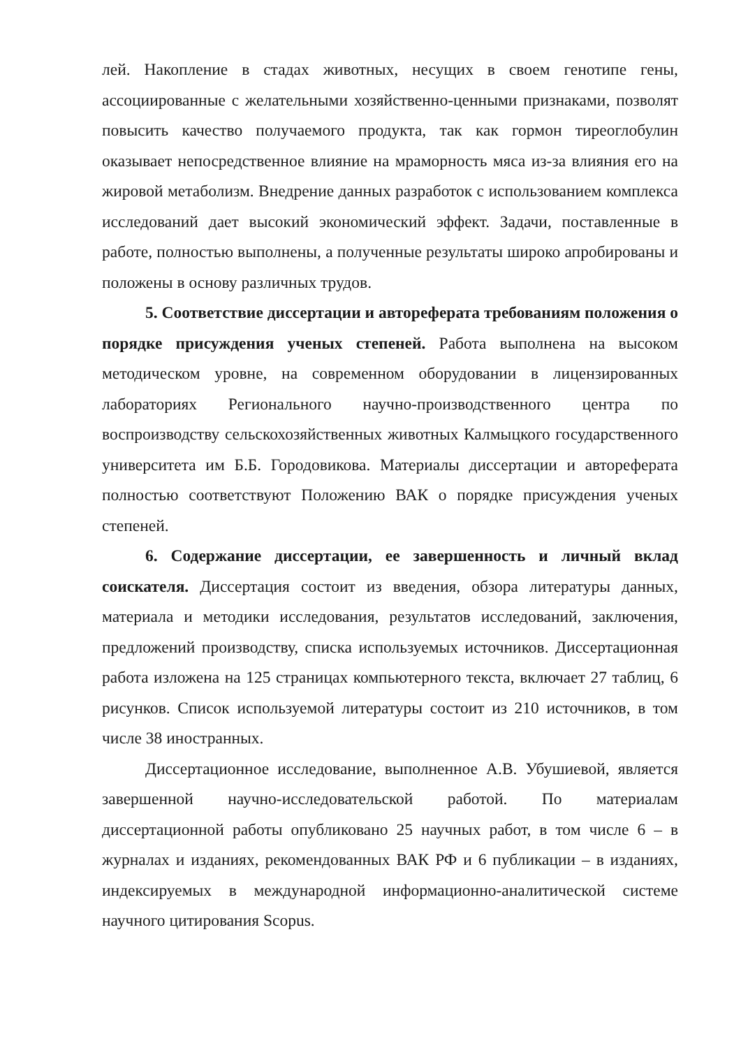лей. Накопление в стадах животных, несущих в своем генотипе гены, ассоциированные с желательными хозяйственно-ценными признаками, позволят повысить качество получаемого продукта, так как гормон тиреоглобулин оказывает непосредственное влияние на мраморность мяса из-за влияния его на жировой метаболизм. Внедрение данных разработок с использованием комплекса исследований дает высокий экономический эффект. Задачи, поставленные в работе, полностью выполнены, а полученные результаты широко апробированы и положены в основу различных трудов.
5. Соответствие диссертации и автореферата требованиям положения о порядке присуждения ученых степеней. Работа выполнена на высоком методическом уровне, на современном оборудовании в лицензированных лабораториях Регионального научно-производственного центра по воспроизводству сельскохозяйственных животных Калмыцкого государственного университета им Б.Б. Городовикова. Материалы диссертации и автореферата полностью соответствуют Положению ВАК о порядке присуждения ученых степеней.
6. Содержание диссертации, ее завершенность и личный вклад соискателя. Диссертация состоит из введения, обзора литературы данных, материала и методики исследования, результатов исследований, заключения, предложений производству, списка используемых источников. Диссертационная работа изложена на 125 страницах компьютерного текста, включает 27 таблиц, 6 рисунков. Список используемой литературы состоит из 210 источников, в том числе 38 иностранных.
Диссертационное исследование, выполненное А.В. Убушиевой, является завершенной научно-исследовательской работой. По материалам диссертационной работы опубликовано 25 научных работ, в том числе 6 – в журналах и изданиях, рекомендованных ВАК РФ и 6 публикации – в изданиях, индексируемых в международной информационно-аналитической системе научного цитирования Scopus.